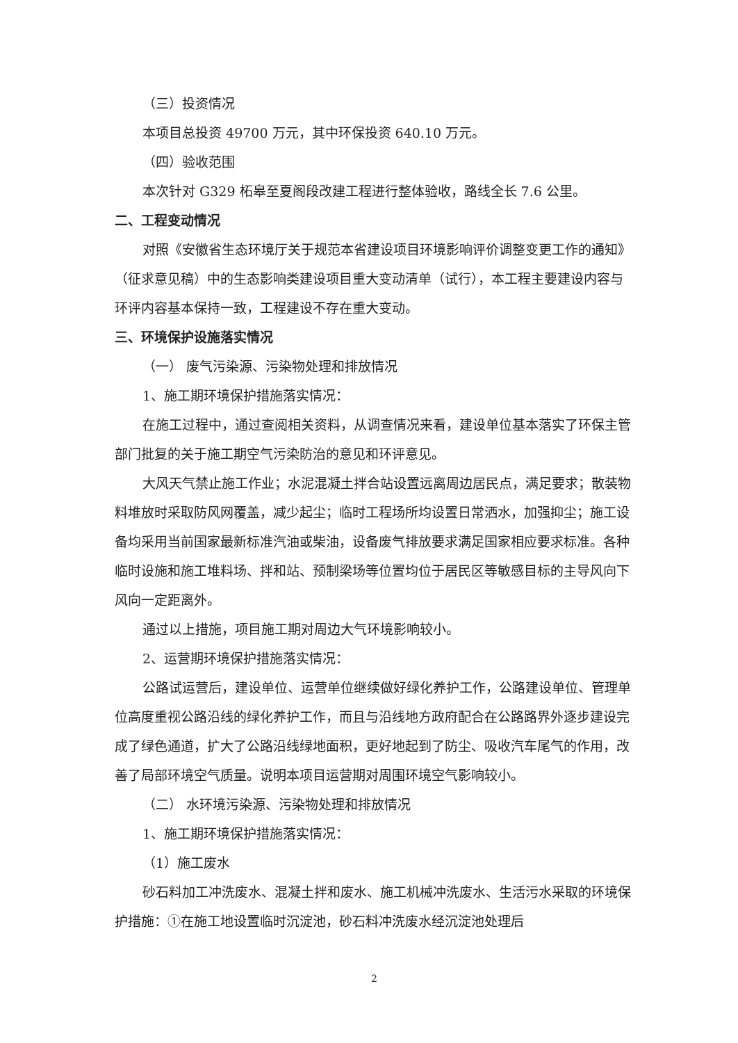（三）投资情况
本项目总投资 49700 万元，其中环保投资 640.10 万元。
（四）验收范围
本次针对 G329 柘皋至夏阁段改建工程进行整体验收，路线全长 7.6 公里。
二、工程变动情况
对照《安徽省生态环境厅关于规范本省建设项目环境影响评价调整变更工作的通知》（征求意见稿）中的生态影响类建设项目重大变动清单（试行），本工程主要建设内容与环评内容基本保持一致，工程建设不存在重大变动。
三、环境保护设施落实情况
（一） 废气污染源、污染物处理和排放情况
1、施工期环境保护措施落实情况：
在施工过程中，通过查阅相关资料，从调查情况来看，建设单位基本落实了环保主管部门批复的关于施工期空气污染防治的意见和环评意见。
大风天气禁止施工作业；水泥混凝土拌合站设置远离周边居民点，满足要求；散装物料堆放时采取防风网覆盖，减少起尘；临时工程场所均设置日常洒水，加强抑尘；施工设备均采用当前国家最新标准汽油或柴油，设备废气排放要求满足国家相应要求标准。各种临时设施和施工堆料场、拌和站、预制梁场等位置均位于居民区等敏感目标的主导风向下风向一定距离外。
通过以上措施，项目施工期对周边大气环境影响较小。
2、运营期环境保护措施落实情况：
公路试运营后，建设单位、运营单位继续做好绿化养护工作，公路建设单位、管理单位高度重视公路沿线的绿化养护工作，而且与沿线地方政府配合在公路路界外逐步建设完成了绿色通道，扩大了公路沿线绿地面积，更好地起到了防尘、吸收汽车尾气的作用，改善了局部环境空气质量。说明本项目运营期对周围环境空气影响较小。
（二） 水环境污染源、污染物处理和排放情况
1、施工期环境保护措施落实情况：
（1）施工废水
砂石料加工冲洗废水、混凝土拌和废水、施工机械冲洗废水、生活污水采取的环境保护措施：①在施工地设置临时沉淀池，砂石料冲洗废水经沉淀池处理后
2